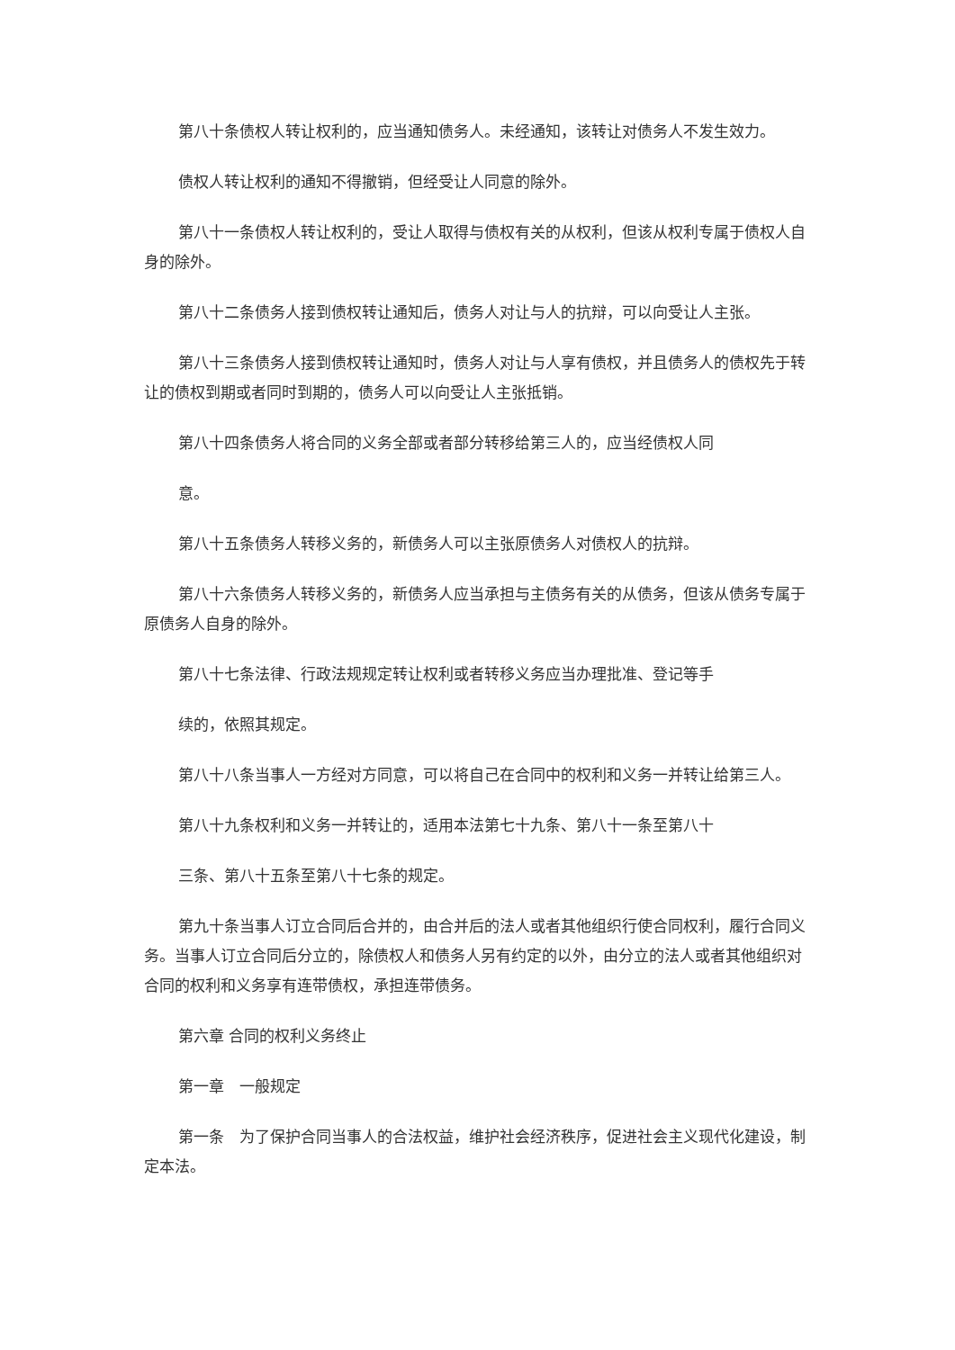第八十条债权人转让权利的，应当通知债务人。未经通知，该转让对债务人不发生效力。
债权人转让权利的通知不得撤销，但经受让人同意的除外。
第八十一条债权人转让权利的，受让人取得与债权有关的从权利，但该从权利专属于债权人自身的除外。
第八十二条债务人接到债权转让通知后，债务人对让与人的抗辩，可以向受让人主张。
第八十三条债务人接到债权转让通知时，债务人对让与人享有债权，并且债务人的债权先于转让的债权到期或者同时到期的，债务人可以向受让人主张抵销。
第八十四条债务人将合同的义务全部或者部分转移给第三人的，应当经债权人同
意。
第八十五条债务人转移义务的，新债务人可以主张原债务人对债权人的抗辩。
第八十六条债务人转移义务的，新债务人应当承担与主债务有关的从债务，但该从债务专属于原债务人自身的除外。
第八十七条法律、行政法规规定转让权利或者转移义务应当办理批准、登记等手
续的，依照其规定。
第八十八条当事人一方经对方同意，可以将自己在合同中的权利和义务一并转让给第三人。
第八十九条权利和义务一并转让的，适用本法第七十九条、第八十一条至第八十
三条、第八十五条至第八十七条的规定。
第九十条当事人订立合同后合并的，由合并后的法人或者其他组织行使合同权利，履行合同义务。当事人订立合同后分立的，除债权人和债务人另有约定的以外，由分立的法人或者其他组织对合同的权利和义务享有连带债权，承担连带债务。
第六章 合同的权利义务终止
第一章　一般规定
第一条　为了保护合同当事人的合法权益，维护社会经济秩序，促进社会主义现代化建设，制定本法。